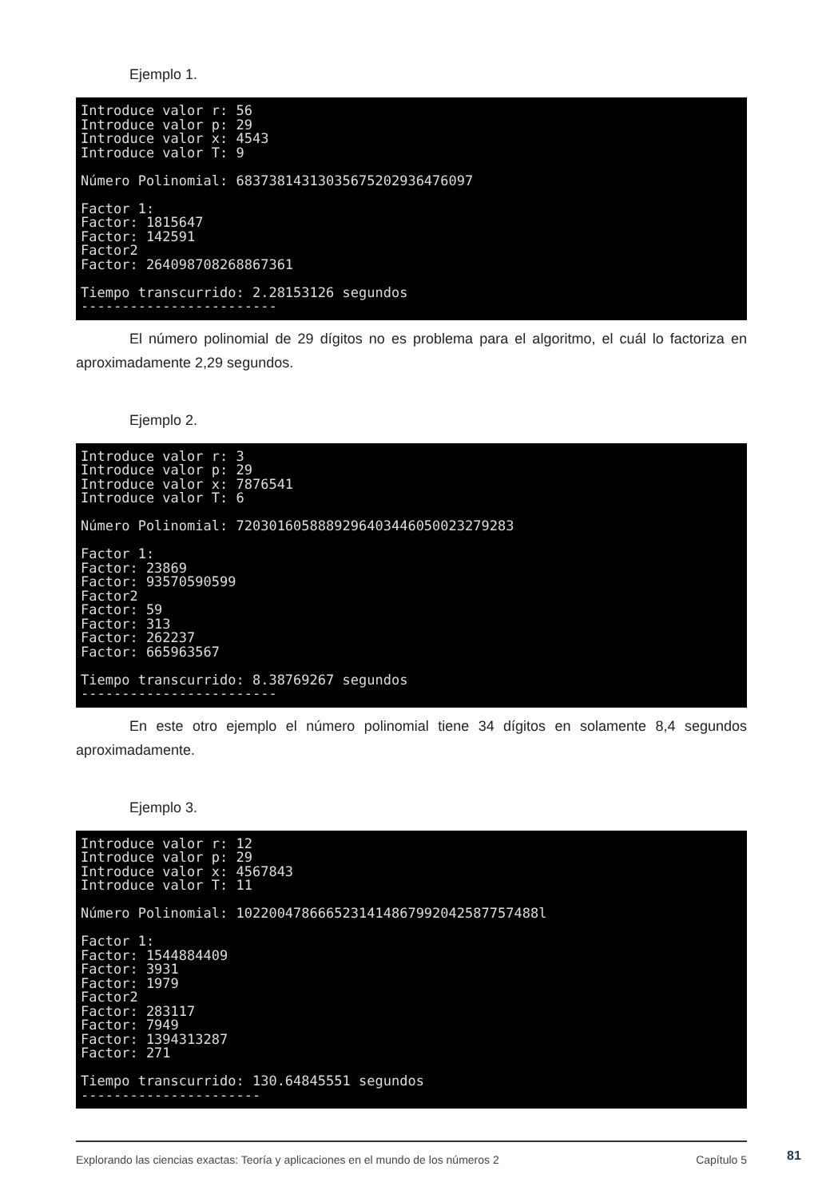Ejemplo 1.
Introduce valor r: 56 Introduce valor p: 29 Introduce valor x: 4543 Introduce valor T: 9 Número Polinomial: 68373814313035675202936476097 Factor 1: Factor: 1815647 Factor: 142591 Factor2 Factor: 264098708268867361 Tiempo transcurrido: 2.28153126 segundos ------------------------
El número polinomial de 29 dígitos no es problema para el algoritmo, el cuál lo factoriza en aproximadamente 2,29 segundos.
Ejemplo 2.
Introduce valor r: 3 Introduce valor p: 29 Introduce valor x: 7876541 Introduce valor T: 6 Número Polinomial: 7203016058889296403446050023279283 Factor 1: Factor: 23869 Factor: 93570590599 Factor2 Factor: 59 Factor: 313 Factor: 262237 Factor: 665963567 Tiempo transcurrido: 8.38769267 segundos ------------------------
En este otro ejemplo el número polinomial tiene 34 dígitos en solamente 8,4 segundos aproximadamente.
Ejemplo 3.
Introduce valor r: 12 Introduce valor p: 29 Introduce valor x: 4567843 Introduce valor T: 11 Número Polinomial: 1022004786665231414867992042587757488l Factor 1: Factor: 1544884409 Factor: 3931 Factor: 1979 Factor2 Factor: 283117 Factor: 7949 Factor: 1394313287 Factor: 271 Tiempo transcurrido: 130.64845551 segundos ----------------------
Explorando las ciencias exactas: Teoría y aplicaciones en el mundo de los números 2 Capítulo 5
81